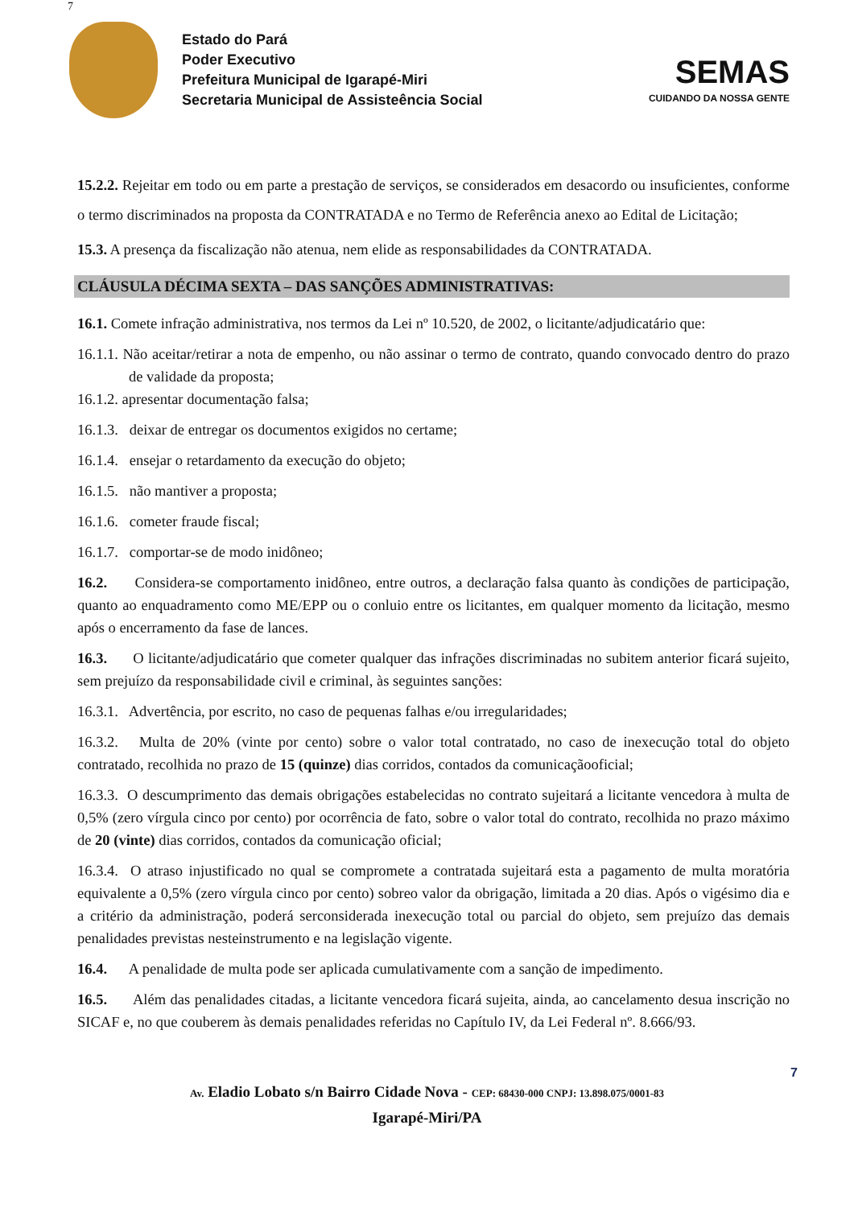7
Estado do Pará
Poder Executivo
Prefeitura Municipal de Igarapé-Miri
Secretaria Municipal de Assisteência Social
SEMAS
CUIDANDO DA NOSSA GENTE
15.2.2. Rejeitar em todo ou em parte a prestação de serviços, se considerados em desacordo ou insuficientes, conforme o termo discriminados na proposta da CONTRATADA e no Termo de Referência anexo ao Edital de Licitação;
15.3. A presença da fiscalização não atenua, nem elide as responsabilidades da CONTRATADA.
CLÁUSULA DÉCIMA SEXTA – DAS SANÇÕES ADMINISTRATIVAS:
16.1. Comete infração administrativa, nos termos da Lei nº 10.520, de 2002, o licitante/adjudicatário que:
16.1.1. Não aceitar/retirar a nota de empenho, ou não assinar o termo de contrato, quando convocado dentro do prazo de validade da proposta;
16.1.2. apresentar documentação falsa;
16.1.3. deixar de entregar os documentos exigidos no certame;
16.1.4. ensejar o retardamento da execução do objeto;
16.1.5. não mantiver a proposta;
16.1.6. cometer fraude fiscal;
16.1.7. comportar-se de modo inidôneo;
16.2. Considera-se comportamento inidôneo, entre outros, a declaração falsa quanto às condições de participação, quanto ao enquadramento como ME/EPP ou o conluio entre os licitantes, em qualquer momento da licitação, mesmo após o encerramento da fase de lances.
16.3. O licitante/adjudicatário que cometer qualquer das infrações discriminadas no subitem anterior ficará sujeito, sem prejuízo da responsabilidade civil e criminal, às seguintes sanções:
16.3.1. Advertência, por escrito, no caso de pequenas falhas e/ou irregularidades;
16.3.2. Multa de 20% (vinte por cento) sobre o valor total contratado, no caso de inexecução total do objeto contratado, recolhida no prazo de 15 (quinze) dias corridos, contados da comunicaçãooficial;
16.3.3. O descumprimento das demais obrigações estabelecidas no contrato sujeitará a licitante vencedora à multa de 0,5% (zero vírgula cinco por cento) por ocorrência de fato, sobre o valor total do contrato, recolhida no prazo máximo de 20 (vinte) dias corridos, contados da comunicação oficial;
16.3.4. O atraso injustificado no qual se compromete a contratada sujeitará esta a pagamento de multa moratória equivalente a 0,5% (zero vírgula cinco por cento) sobreo valor da obrigação, limitada a 20 dias. Após o vigésimo dia e a critério da administração, poderá serconsiderada inexecução total ou parcial do objeto, sem prejuízo das demais penalidades previstas nesteinstrumento e na legislação vigente.
16.4. A penalidade de multa pode ser aplicada cumulativamente com a sanção de impedimento.
16.5. Além das penalidades citadas, a licitante vencedora ficará sujeita, ainda, ao cancelamento desua inscrição no SICAF e, no que couberem às demais penalidades referidas no Capítulo IV, da Lei Federal nº. 8.666/93.
7
Av. Eladio Lobato s/n Bairro Cidade Nova - CEP: 68430-000 CNPJ: 13.898.075/0001-83
Igarapé-Miri/PA